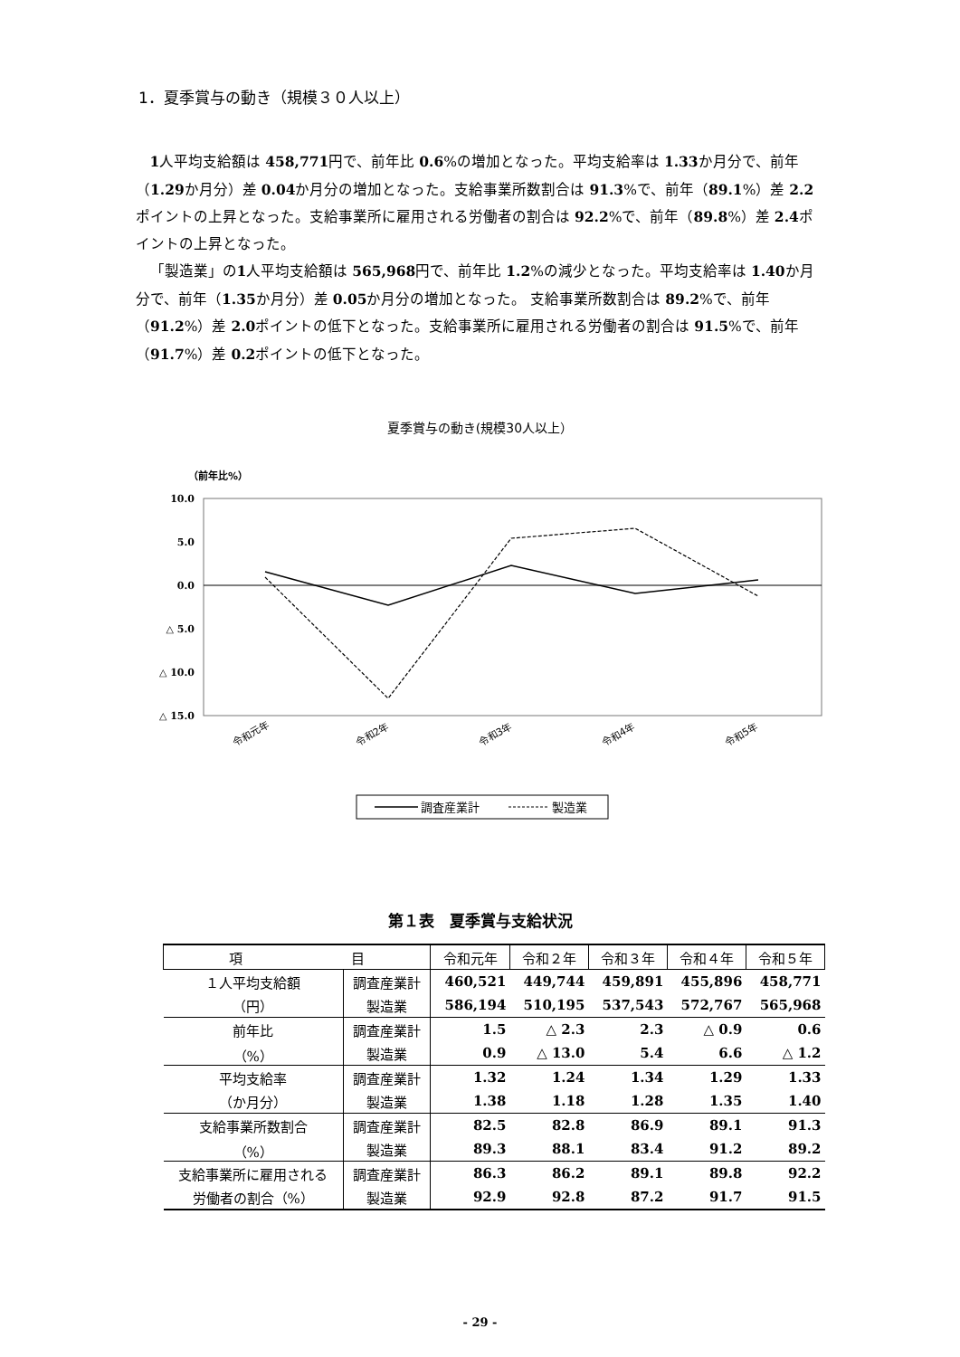1．夏季賞与の動き（規模３０人以上）
1人平均支給額は 458,771円で、前年比 0.6%の増加となった。平均支給率は 1.33か月分で、前年（1.29か月分）差 0.04か月分の増加となった。支給事業所数割合は 91.3%で、前年（89.1%）差 2.2ポイントの上昇となった。支給事業所に雇用される労働者の割合は 92.2%で、前年（89.8%）差 2.4ポイントの上昇となった。
「製造業」の1人平均支給額は 565,968円で、前年比 1.2%の減少となった。平均支給率は 1.40か月分で、前年（1.35か月分）差 0.05か月分の増加となった。 支給事業所数割合は 89.2%で、前年（91.2%）差 2.0ポイントの低下となった。支給事業所に雇用される労働者の割合は 91.5%で、前年（91.7%）差 0.2ポイントの低下となった。
夏季賞与の動き(規模30人以上）
（前年比%）
10.0
5.0
0.0
△ 5.0
△ 10.0
△ 15.0
令和元年
令和2年
令和3年
令和4年
令和5年
調査産業計
製造業
第１表　夏季賞与支給状況
| 項 目 | | 令和元年 | 令和２年 | 令和３年 | 令和４年 | 令和５年 |
| --- | --- | --- | --- | --- | --- | --- |
| １人平均支給額 | 調査産業計 | 460,521 | 449,744 | 459,891 | 455,896 | 458,771 |
| （円） | 製造業 | 586,194 | 510,195 | 537,543 | 572,767 | 565,968 |
| 前年比 | 調査産業計 | 1.5 | △ 2.3 | 2.3 | △ 0.9 | 0.6 |
| （%） | 製造業 | 0.9 | △ 13.0 | 5.4 | 6.6 | △ 1.2 |
| 平均支給率 | 調査産業計 | 1.32 | 1.24 | 1.34 | 1.29 | 1.33 |
| （か月分） | 製造業 | 1.38 | 1.18 | 1.28 | 1.35 | 1.40 |
| 支給事業所数割合 | 調査産業計 | 82.5 | 82.8 | 86.9 | 89.1 | 91.3 |
| （%） | 製造業 | 89.3 | 88.1 | 83.4 | 91.2 | 89.2 |
| 支給事業所に雇用される | 調査産業計 | 86.3 | 86.2 | 89.1 | 89.8 | 92.2 |
| 労働者の割合（%） | 製造業 | 92.9 | 92.8 | 87.2 | 91.7 | 91.5 |
- 29 -